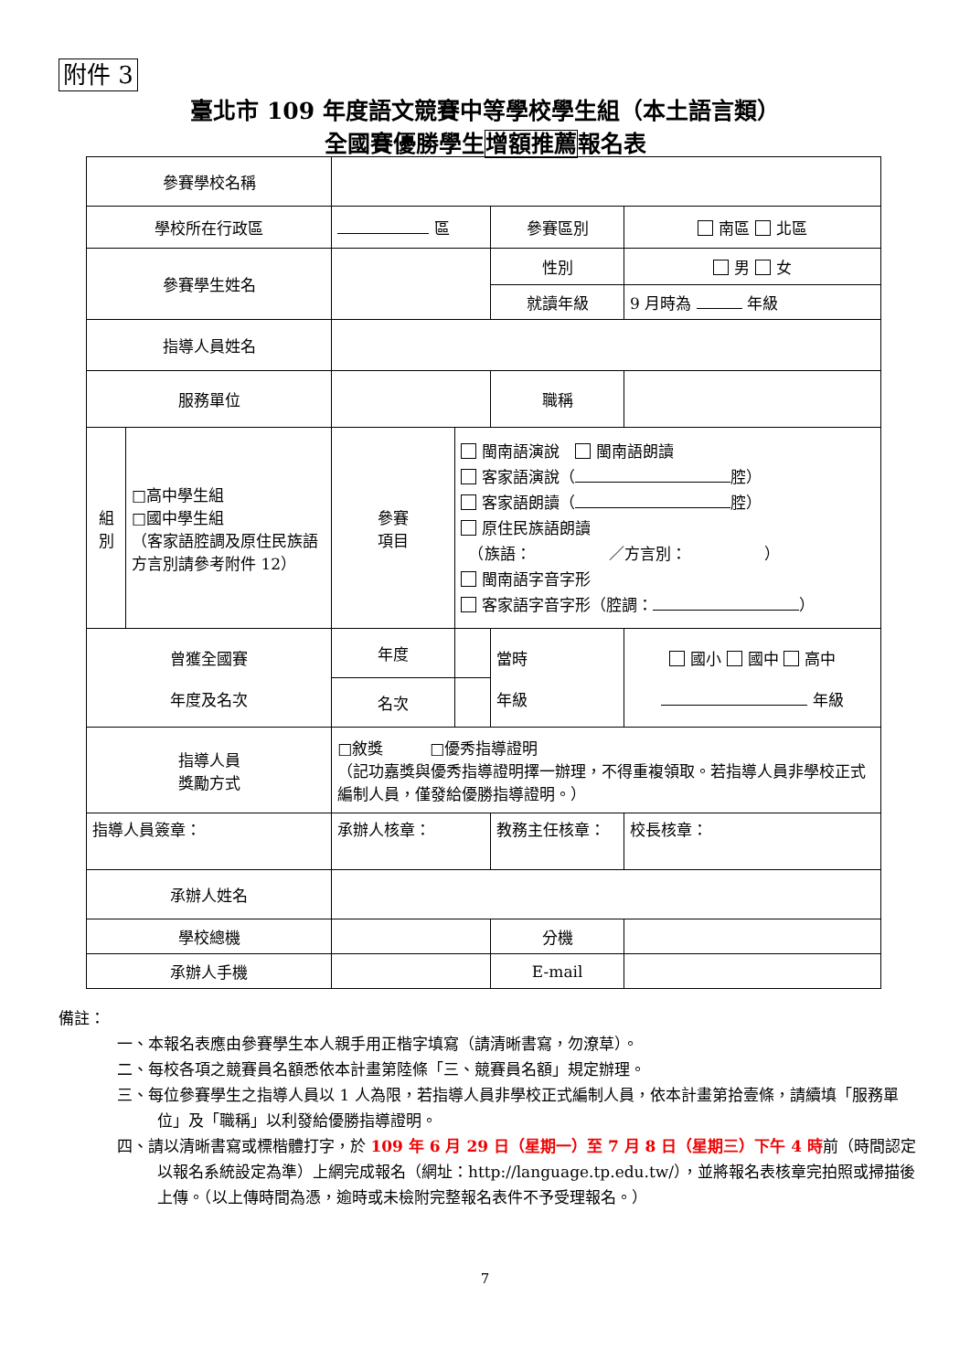附件 3
臺北市 109 年度語文競賽中等學校學生組（本土語言類）
全國賽優勝學生增額推薦報名表
| 參賽學校名稱 | | | | | | | |
| 學校所在行政區 | | 區 | | 參賽區別 | | 南區 北區 | |
| 參賽學生姓名 | | | | 性別 | | 男 女 | |
| | | | | 就讀年級 | | 9 月時為 年級 | |
| 指導人員姓名 | | | | | | | |
| 服務單位 | | | | 職稱 | | | |
| 組 別 | □高中學生組 □國中學生組 （客家語腔調及原住民族語方言別請參考附件 12） | 參賽 項目 | 閩南語演說 閩南語朗讀 客家語演說（ 腔） 客家語朗讀（ 腔） 原住民族語朗讀 （族語： ／方言別： ） 閩南語字音字形 客家語字音字形（腔調： ） | | | | |
| 曾獲全國賽 年度及名次 | | 年度 | | 當時 年級 | 國小 國中 高中 年級 | | |
| | | 名次 | | | | | |
| 指導人員 獎勵方式 | | □敘獎 □優秀指導證明 （記功嘉獎與優秀指導證明擇一辦理，不得重複領取。若指導人員非學校正式編制人員，僅發給優勝指導證明。） | | | | | |
| 指導人員簽章： | | 承辦人核章： | | 教務主任核章： | | | 校長核章： |
| 承辦人姓名 | | | | | | | |
| 學校總機 | | | | 分機 | | | |
| 承辦人手機 | | | | E-mail | | | |
備註：
一、本報名表應由參賽學生本人親手用正楷字填寫（請清晰書寫，勿潦草）。
二、每校各項之競賽員名額悉依本計畫第陸條「三、競賽員名額」規定辦理。
三、每位參賽學生之指導人員以 1 人為限，若指導人員非學校正式編制人員，依本計畫第拾壹條，請續填「服務單位」及「職稱」以利發給優勝指導證明。
四、請以清晰書寫或標楷體打字，於 109 年 6 月 29 日（星期一）至 7 月 8 日（星期三）下午 4 時前（時間認定以報名系統設定為準）上網完成報名（網址：http://language.tp.edu.tw/），並將報名表核章完拍照或掃描後上傳。（以上傳時間為憑，逾時或未檢附完整報名表件不予受理報名。）
7